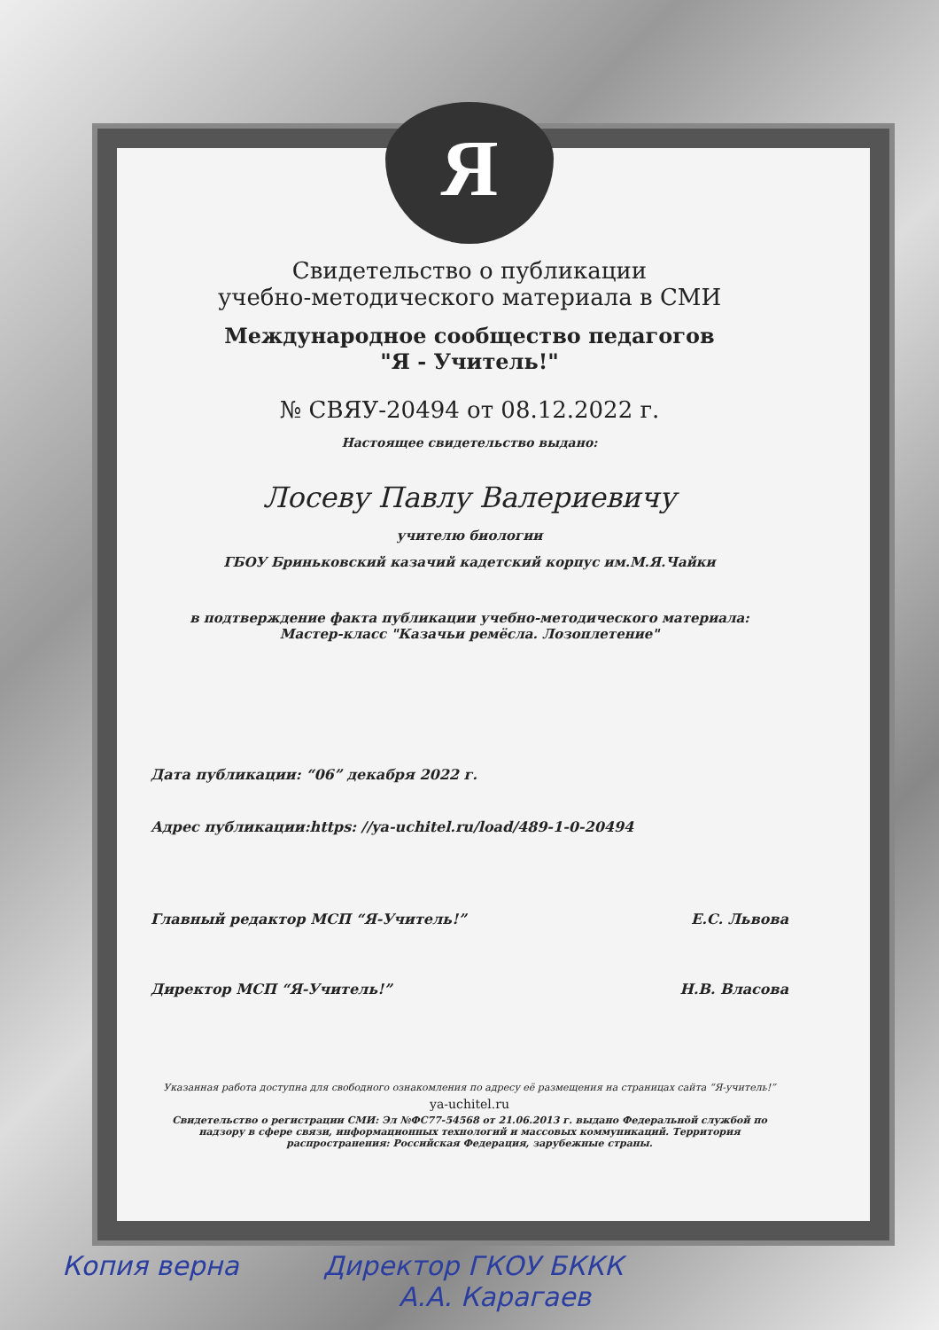Я
Свидетельство о публикации
учебно-методического материала в СМИ
Международное сообщество педагогов
"Я - Учитель!"
№ СВЯУ-20494 от 08.12.2022 г.
Настоящее свидетельство выдано:
Лосеву Павлу Валериевичу
учителю биологии
ГБОУ Бриньковский казачий кадетский корпус им.М.Я.Чайки
в подтверждение факта публикации учебно-методического материала:
Мастер-класс "Казачьи ремёсла. Лозоплетение"
Дата публикации: “06” декабря 2022 г.
Адрес публикации:https: //ya-uchitel.ru/load/489-1-0-20494
Главный редактор МСП “Я-Учитель!” Е.С. Львова
Директор МСП “Я-Учитель!” Н.В. Власова
Указанная работа доступна для свободного ознакомления по адресу её размещения на страницах сайта “Я-учитель!”
ya-uchitel.ru
Свидетельство о регистрации СМИ: Эл №ФС77-54568 от 21.06.2013 г. выдано Федеральной службой по надзору в сфере связи, информационных технологий и массовых коммуникаций. Территория распространения: Российская Федерация, зарубежные страны.
Копия верна Директор ГКОУ БККК
А.А. Карагаев